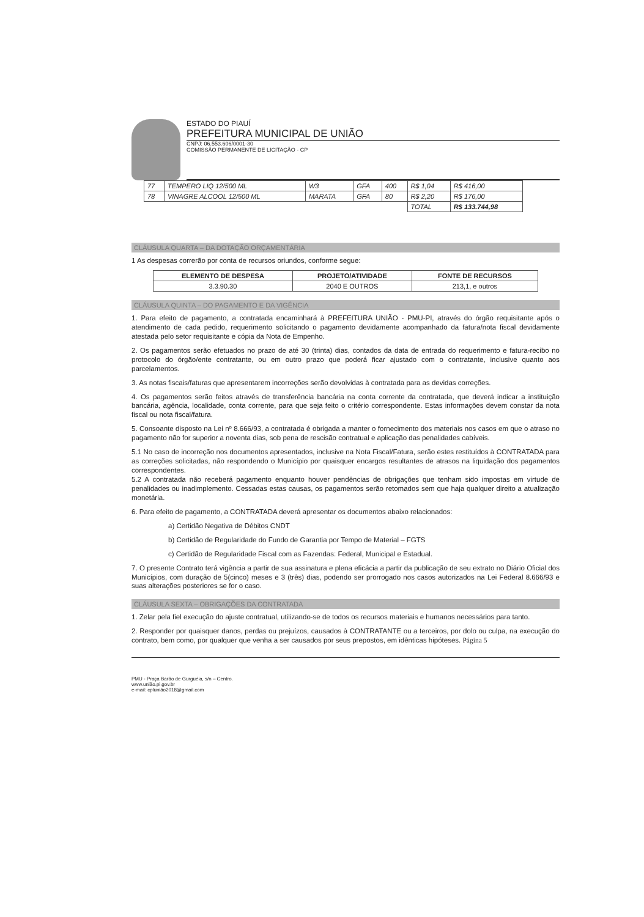ESTADO DO PIAUÍ
PREFEITURA MUNICIPAL DE UNIÃO
CNPJ: 06.553.606/0001-30
COMISSÃO PERMANENTE DE LICITAÇÃO - CP
| 77 | TEMPERO LIQ 12/500 ML | W3 | GFA | 400 | R$ 1,04 | R$ 416,00 |
| 78 | VINAGRE ALCOOL 12/500 ML | MARATA | GFA | 80 | R$ 2,20 | R$ 176,00 |
| | | | | | TOTAL | R$ 133.744,98 |
CLÁUSULA QUARTA – DA DOTAÇÃO ORÇAMENTÁRIA
1 As despesas correrão por conta de recursos oriundos, conforme segue:
| ELEMENTO DE DESPESA | PROJETO/ATIVIDADE | FONTE DE RECURSOS |
| --- | --- | --- |
| 3.3.90.30 | 2040 E OUTROS | 213,1, e outros |
CLÁUSULA QUINTA – DO PAGAMENTO E DA VIGÊNCIA
1. Para efeito de pagamento, a contratada encaminhará à PREFEITURA UNIÃO - PMU-PI, através do órgão requisitante após o atendimento de cada pedido, requerimento solicitando o pagamento devidamente acompanhado da fatura/nota fiscal devidamente atestada pelo setor requisitante e cópia da Nota de Empenho.
2. Os pagamentos serão efetuados no prazo de até 30 (trinta) dias, contados da data de entrada do requerimento e fatura-recibo no protocolo do órgão/ente contratante, ou em outro prazo que poderá ficar ajustado com o contratante, inclusive quanto aos parcelamentos.
3. As notas fiscais/faturas que apresentarem incorreções serão devolvidas à contratada para as devidas correções.
4. Os pagamentos serão feitos através de transferência bancária na conta corrente da contratada, que deverá indicar a instituição bancária, agência, localidade, conta corrente, para que seja feito o critério correspondente. Estas informações devem constar da nota fiscal ou nota fiscal/fatura.
5. Consoante disposto na Lei nº 8.666/93, a contratada é obrigada a manter o fornecimento dos materiais nos casos em que o atraso no pagamento não for superior a noventa dias, sob pena de rescisão contratual e aplicação das penalidades cabíveis.
5.1 No caso de incorreção nos documentos apresentados, inclusive na Nota Fiscal/Fatura, serão estes restituídos à CONTRATADA para as correções solicitadas, não respondendo o Município por quaisquer encargos resultantes de atrasos na liquidação dos pagamentos correspondentes.
5.2 A contratada não receberá pagamento enquanto houver pendências de obrigações que tenham sido impostas em virtude de penalidades ou inadimplemento. Cessadas estas causas, os pagamentos serão retomados sem que haja qualquer direito a atualização monetária.
6. Para efeito de pagamento, a CONTRATADA deverá apresentar os documentos abaixo relacionados:
a) Certidão Negativa de Débitos CNDT
b) Certidão de Regularidade do Fundo de Garantia por Tempo de Material – FGTS
c) Certidão de Regularidade Fiscal com as Fazendas: Federal, Municipal e Estadual.
7. O presente Contrato terá vigência a partir de sua assinatura e plena eficácia a partir da publicação de seu extrato no Diário Oficial dos Municípios, com duração de 5(cinco) meses e 3 (três) dias, podendo ser prorrogado nos casos autorizados na Lei Federal 8.666/93 e suas alterações posteriores se for o caso.
CLÁUSULA SEXTA – OBRIGAÇÕES DA CONTRATADA
1. Zelar pela fiel execução do ajuste contratual, utilizando-se de todos os recursos materiais e humanos necessários para tanto.
2. Responder por quaisquer danos, perdas ou prejuízos, causados à CONTRATANTE ou a terceiros, por dolo ou culpa, na execução do contrato, bem como, por qualquer que venha a ser causados por seus prepostos, em idênticas hipóteses. Página 5
PMU - Praça Barão de Gurguéia, s/n – Centro.
www.união.pi.gov.br
e-mail: cplunião2018@gmail.com